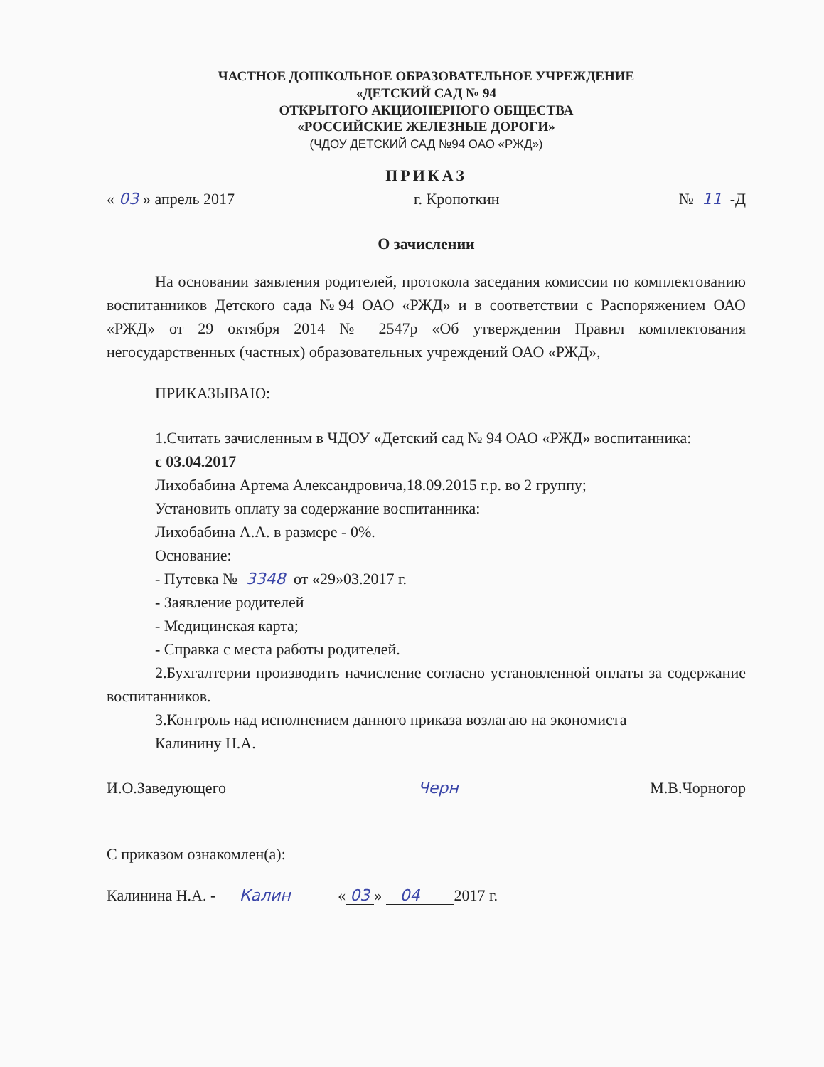ЧАСТНОЕ ДОШКОЛЬНОЕ ОБРАЗОВАТЕЛЬНОЕ УЧРЕЖДЕНИЕ
«ДЕТСКИЙ САД № 94
ОТКРЫТОГО АКЦИОНЕРНОГО ОБЩЕСТВА
«РОССИЙСКИЕ ЖЕЛЕЗНЫЕ ДОРОГИ»
(ЧДОУ ДЕТСКИЙ САД №94 ОАО «РЖД»)
ПРИКАЗ
« 03 » апрель 2017 г. Кропоткин № 11 -Д
О зачислении
На основании заявления родителей, протокола заседания комиссии по комплектованию воспитанников Детского сада №94 ОАО «РЖД» и в соответствии с Распоряжением ОАО «РЖД» от 29 октября 2014 № 2547р «Об утверждении Правил комплектования негосударственных (частных) образовательных учреждений ОАО «РЖД»,
ПРИКАЗЫВАЮ:
1.Считать зачисленным в ЧДОУ «Детский сад № 94 ОАО «РЖД» воспитанника:
с 03.04.2017
Лихобабина Артема Александровича,18.09.2015 г.р. во 2 группу;
Установить оплату за содержание воспитанника:
Лихобабина А.А. в размере - 0%.
Основание:
- Путевка № 3348 от «29»03.2017 г.
- Заявление родителей
- Медицинская карта;
- Справка с места работы родителей.
2.Бухгалтерии производить начисление согласно установленной оплаты за содержание воспитанников.
3.Контроль над исполнением данного приказа возлагаю на экономиста
Калинину Н.А.
И.О.Заведующего Черн М.В.Чорногор
С приказом ознакомлен(а):
Калинина Н.А. - Калин « 03 » 04 2017 г.